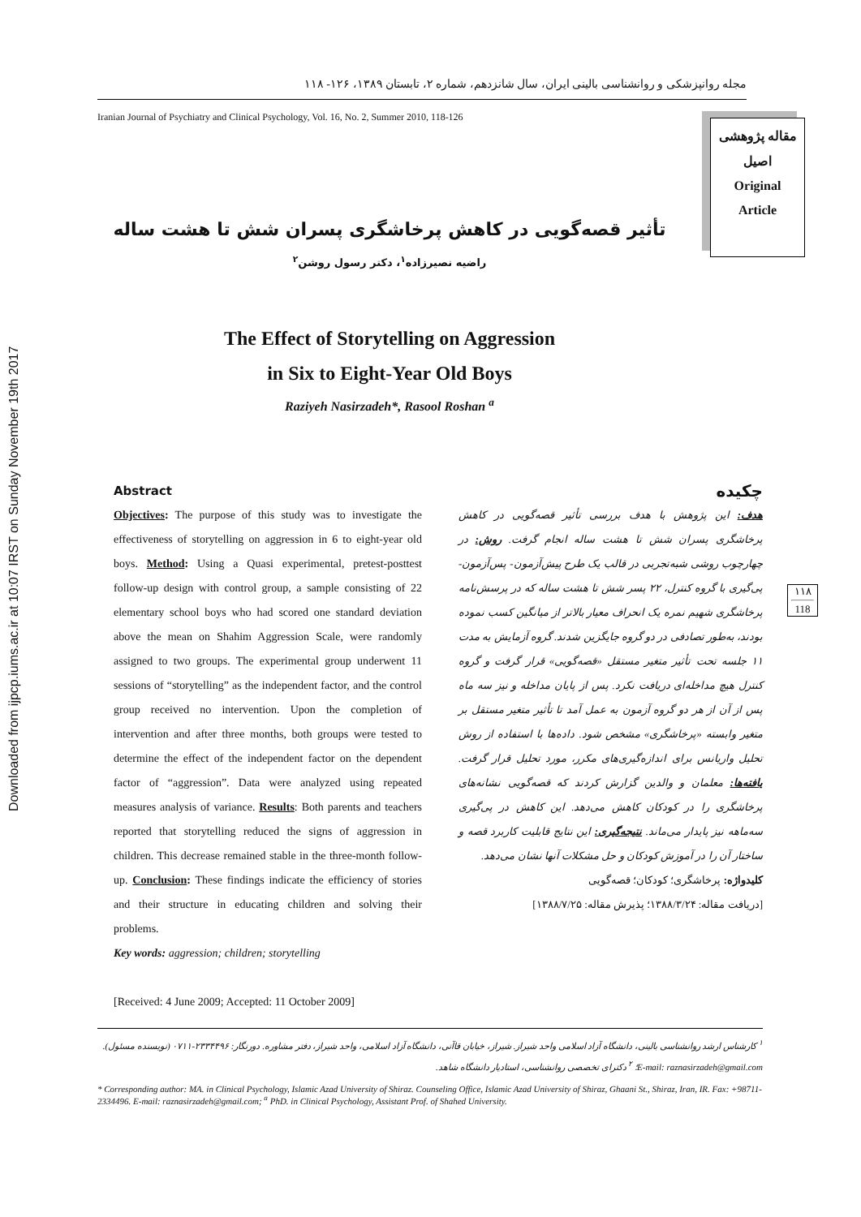Downloaded from ijpcp.iums.ac.ir at 10:07 IRST on Sunday November 19th 2017
مجله روانپزشکی و روانشناسی بالینی ایران، سال شانزدهم، شماره ۲، تابستان ۱۳۸۹، ۱۲۶- ۱۱۸
Iranian Journal of Psychiatry and Clinical Psychology, Vol. 16, No. 2, Summer 2010, 118-126
مقاله پژوهشی
اصیل
Original
Article
تأثیر قصه‌گویی در کاهش پرخاشگری پسران شش تا هشت ساله
راضیه نصیرزاده<sup>۱</sup>، دکتر رسول روشن<sup>۲</sup>
The Effect of Storytelling on Aggression
in Six to Eight-Year Old Boys
Raziyeh Nasirzadeh*, Rasool Roshan <sup>a</sup>
Abstract
Objectives: The purpose of this study was to investigate the effectiveness of storytelling on aggression in 6 to eight-year old boys. Method: Using a Quasi experimental, pretest-posttest follow-up design with control group, a sample consisting of 22 elementary school boys who had scored one standard deviation above the mean on Shahim Aggression Scale, were randomly assigned to two groups. The experimental group underwent 11 sessions of “storytelling” as the independent factor, and the control group received no intervention. Upon the completion of intervention and after three months, both groups were tested to determine the effect of the independent factor on the dependent factor of “aggression”. Data were analyzed using repeated measures analysis of variance. Results: Both parents and teachers reported that storytelling reduced the signs of aggression in children. This decrease remained stable in the three-month follow-up. Conclusion: These findings indicate the efficiency of stories and their structure in educating children and solving their problems.
Key words: aggression; children; storytelling
[Received: 4 June 2009; Accepted: 11 October 2009]
چکیده
هدف: این پژوهش با هدف بررسی تأثیر قصه‌گویی در کاهش پرخاشگری پسران شش تا هشت ساله انجام گرفت. روش: در چهارچوب روشی شبه‌تجربی در قالب یک طرح پیش‌آزمون- پس‌آزمون- پی‌گیری با گروه کنترل، ۲۲ پسر شش تا هشت ساله که در پرسش‌نامه پرخاشگری شهیم نمره یک انحراف معیار بالاتر از میانگین کسب نموده بودند، به‌طور تصادفی در دو گروه جایگزین شدند. گروه آزمایش به مدت ۱۱ جلسه تحت تأثیر متغیر مستقل «قصه‌گویی» قرار گرفت و گروه کنترل هیچ مداخله‌ای دریافت نکرد. پس از پایان مداخله و نیز سه ماه پس از آن از هر دو گروه آزمون به عمل آمد تا تأثیر متغیر مستقل بر متغیر وابسته «پرخاشگری» مشخص شود. داده‌ها با استفاده از روش تحلیل واریانس برای اندازه‌گیری‌های مکرر، مورد تحلیل قرار گرفت. یافته‌ها: معلمان و والدین گزارش کردند که قصه‌گویی نشانه‌های پرخاشگری را در کودکان کاهش می‌دهد. این کاهش در پی‌گیری سه‌ماهه نیز پایدار می‌ماند. نتیجه‌گیری: این نتایج قابلیت کاربرد قصه و ساختار آن را در آموزش کودکان و حل مشکلات آنها نشان می‌دهد.
کلیدواژه: پرخاشگری؛ کودکان؛ قصه‌گویی
[دریافت مقاله: ۱۳۸۸/۳/۲۴؛ پذیرش مقاله: ۱۳۸۸/۷/۲۵]
۱۱۸
118
<sup>۱</sup> کارشناس ارشد روانشناسی بالینی، دانشگاه آزاد اسلامی واحد شیراز. شیراز، خیابان قاآنی، دانشگاه آزاد اسلامی، واحد شیراز، دفتر مشاوره. دورنگار: ۲۳۳۴۴۹۶-۰۷۱۱ (نویسنده مسئول). E-mail: raznasirzadeh@gmail.com؛ <sup>۲</sup> دکترای تخصصی روانشناسی، استادیار دانشگاه شاهد.
* Corresponding author: MA. in Clinical Psychology, Islamic Azad University of Shiraz. Counseling Office, Islamic Azad University of Shiraz, Ghaani St., Shiraz, Iran, IR. Fax: +98711-2334496. E-mail: raznasirzadeh@gmail.com; <sup>a</sup> PhD. in Clinical Psychology, Assistant Prof. of Shahed University.